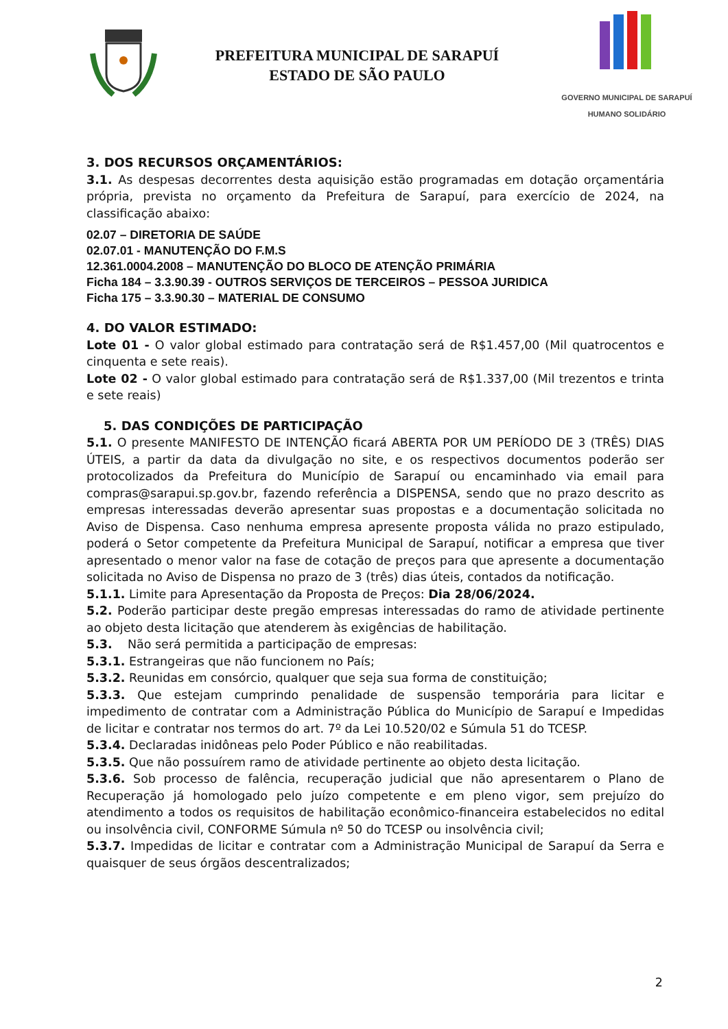PREFEITURA MUNICIPAL DE SARAPUÍ
ESTADO DE SÃO PAULO
GOVERNO MUNICIPAL DE SARAPUÍ
HUMANO SOLIDÁRIO
3. DOS RECURSOS ORÇAMENTÁRIOS:
3.1. As despesas decorrentes desta aquisição estão programadas em dotação orçamentária própria, prevista no orçamento da Prefeitura de Sarapuí, para exercício de 2024, na classificação abaixo:
02.07 – DIRETORIA DE SAÚDE
02.07.01 - MANUTENÇÃO DO F.M.S
12.361.0004.2008 – MANUTENÇÃO DO BLOCO DE ATENÇÃO PRIMÁRIA
Ficha 184 – 3.3.90.39 - OUTROS SERVIÇOS DE TERCEIROS – PESSOA JURIDICA
Ficha 175 – 3.3.90.30 – MATERIAL DE CONSUMO
4. DO VALOR ESTIMADO:
Lote 01 - O valor global estimado para contratação será de R$1.457,00 (Mil quatrocentos e cinquenta e sete reais).
Lote 02 - O valor global estimado para contratação será de R$1.337,00 (Mil trezentos e trinta e sete reais)
5. DAS CONDIÇÕES DE PARTICIPAÇÃO
5.1. O presente MANIFESTO DE INTENÇÃO ficará ABERTA POR UM PERÍODO DE 3 (TRÊS) DIAS ÚTEIS, a partir da data da divulgação no site, e os respectivos documentos poderão ser protocolizados da Prefeitura do Município de Sarapuí ou encaminhado via email para compras@sarapui.sp.gov.br, fazendo referência a DISPENSA, sendo que no prazo descrito as empresas interessadas deverão apresentar suas propostas e a documentação solicitada no Aviso de Dispensa. Caso nenhuma empresa apresente proposta válida no prazo estipulado, poderá o Setor competente da Prefeitura Municipal de Sarapuí, notificar a empresa que tiver apresentado o menor valor na fase de cotação de preços para que apresente a documentação solicitada no Aviso de Dispensa no prazo de 3 (três) dias úteis, contados da notificação.
5.1.1. Limite para Apresentação da Proposta de Preços: Dia 28/06/2024.
5.2. Poderão participar deste pregão empresas interessadas do ramo de atividade pertinente ao objeto desta licitação que atenderem às exigências de habilitação.
5.3. Não será permitida a participação de empresas:
5.3.1. Estrangeiras que não funcionem no País;
5.3.2. Reunidas em consórcio, qualquer que seja sua forma de constituição;
5.3.3. Que estejam cumprindo penalidade de suspensão temporária para licitar e impedimento de contratar com a Administração Pública do Município de Sarapuí e Impedidas de licitar e contratar nos termos do art. 7º da Lei 10.520/02 e Súmula 51 do TCESP.
5.3.4. Declaradas inidôneas pelo Poder Público e não reabilitadas.
5.3.5. Que não possuírem ramo de atividade pertinente ao objeto desta licitação.
5.3.6. Sob processo de falência, recuperação judicial que não apresentarem o Plano de Recuperação já homologado pelo juízo competente e em pleno vigor, sem prejuízo do atendimento a todos os requisitos de habilitação econômico-financeira estabelecidos no edital ou insolvência civil, CONFORME Súmula nº 50 do TCESP ou insolvência civil;
5.3.7. Impedidas de licitar e contratar com a Administração Municipal de Sarapuí da Serra e quaisquer de seus órgãos descentralizados;
2